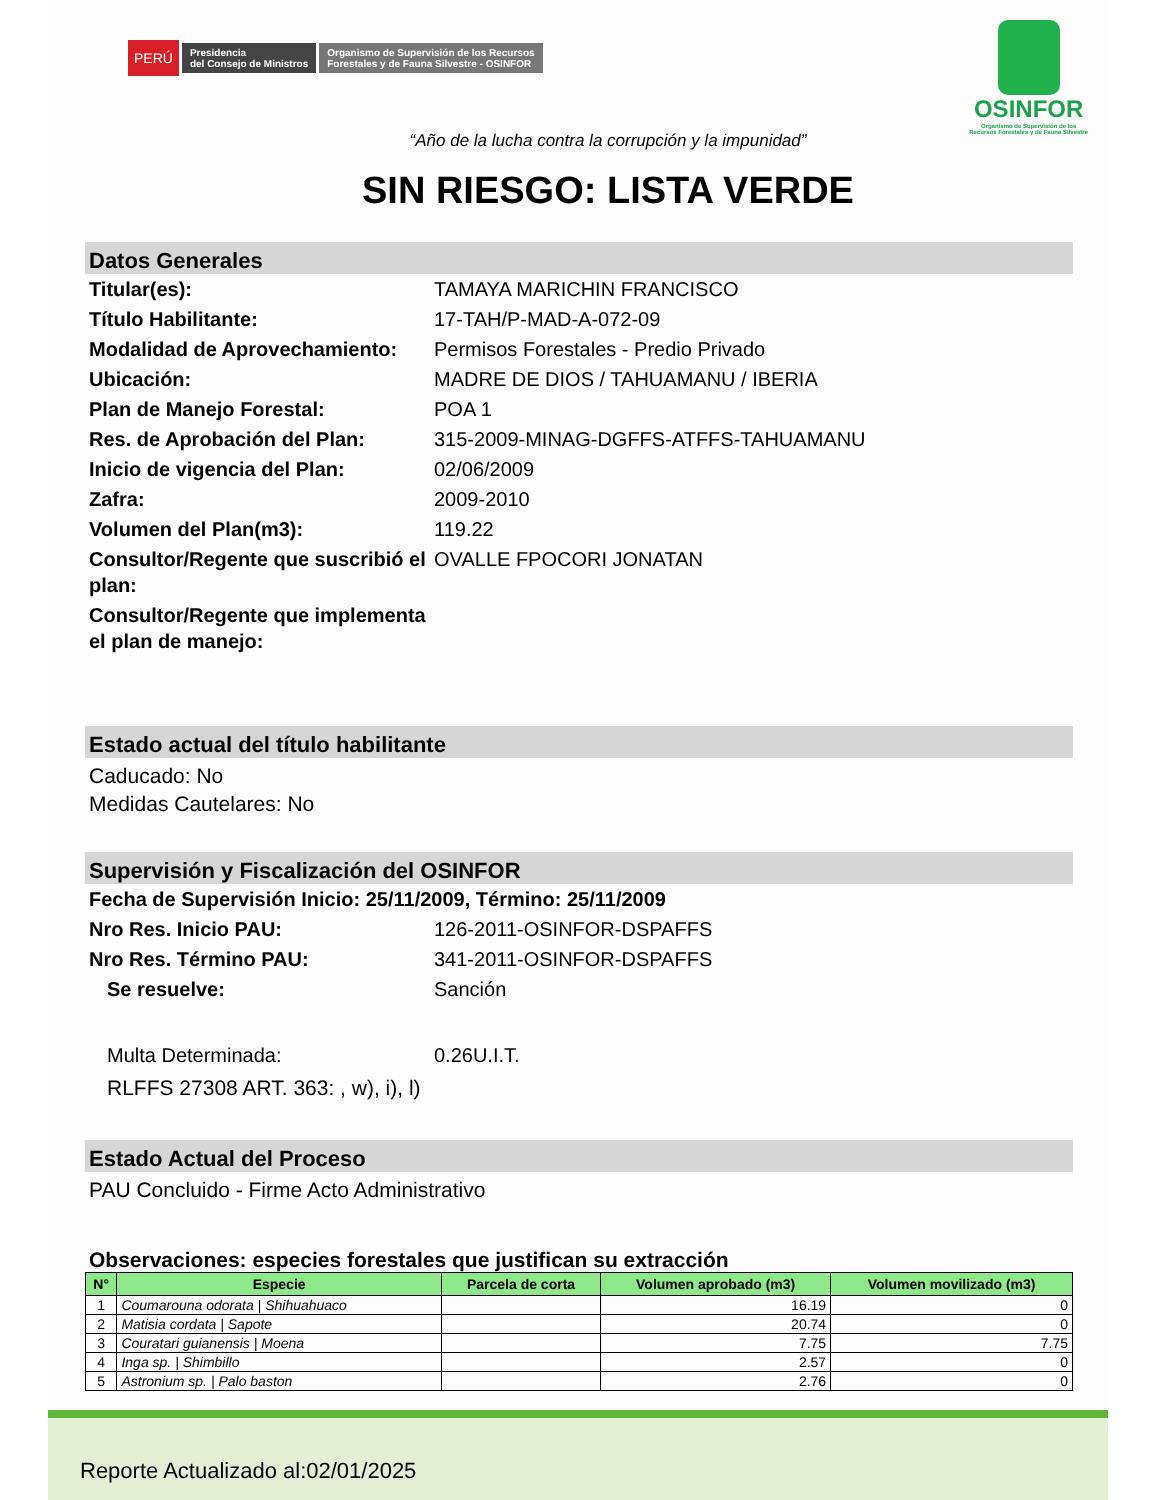PERÚ Presidencia
del Consejo de Ministros Organismo de Supervisión de los Recursos
Forestales y de Fauna Silvestre - OSINFOR
OSINFOR
Organismo de Supervisión de los
Recursos Forestales y de Fauna Silvestre
“Año de la lucha contra la corrupción y la impunidad”
SIN RIESGO: LISTA VERDE
Datos Generales
Titular(es): TAMAYA MARICHIN FRANCISCO
Título Habilitante: 17-TAH/P-MAD-A-072-09
Modalidad de Aprovechamiento:
Permisos Forestales - Predio Privado
Ubicación: MADRE DE DIOS / TAHUAMANU / IBERIA
Plan de Manejo Forestal: POA 1
Res. de Aprobación del Plan: 315-2009-MINAG-DGFFS-ATFFS-TAHUAMANU
Inicio de vigencia del Plan: 02/06/2009
Zafra: 2009-2010
Volumen del Plan(m3): 119.22
Consultor/Regente que suscribió el plan:
OVALLE FPOCORI JONATAN
Consultor/Regente que implementa el plan de manejo:
Estado actual del título habilitante
Caducado: No
Medidas Cautelares: No
Supervisión y Fiscalización del OSINFOR
Fecha de Supervisión Inicio: 25/11/2009, Término: 25/11/2009
Nro Res. Inicio PAU: 126-2011-OSINFOR-DSPAFFS
Nro Res. Término PAU: 341-2011-OSINFOR-DSPAFFS
Se resuelve: Sanción
Multa Determinada: 0.26U.I.T.
RLFFS 27308 ART. 363: , w), i), l)
Estado Actual del Proceso
PAU Concluido - Firme Acto Administrativo
Observaciones: especies forestales que justifican su extracción
| N° | Especie | Parcela de corta | Volumen aprobado (m3) | Volumen movilizado (m3) |
| --- | --- | --- | --- | --- |
| 1 | Coumarouna odorata / Shihuahuaco | | 16.19 | 0 |
| 2 | Matisia cordata / Sapote | | 20.74 | 0 |
| 3 | Couratari guianensis / Moena | | 7.75 | 7.75 |
| 4 | Inga sp. / Shimbillo | | 2.57 | 0 |
| 5 | Astronium sp. / Palo baston | | 2.76 | 0 |
Reporte Actualizado al:02/01/2025